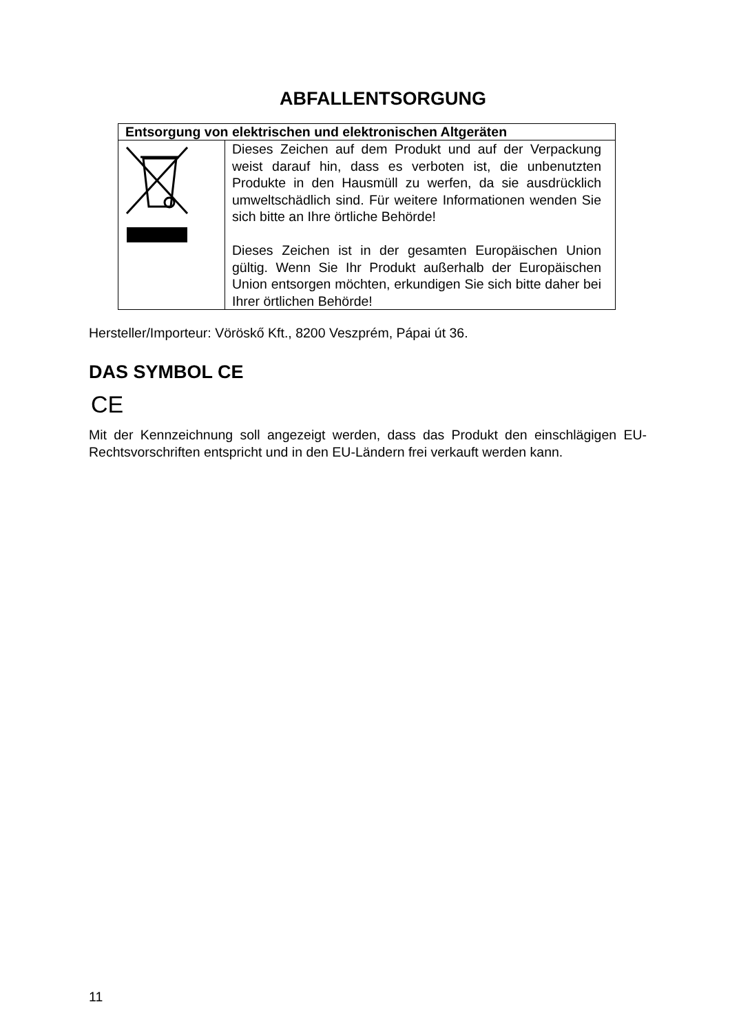ABFALLENTSORGUNG
| Entsorgung von elektrischen und elektronischen Altgeräten | |
| --- | --- |
| | Dieses Zeichen auf dem Produkt und auf der Verpackung weist darauf hin, dass es verboten ist, die unbenutzten Produkte in den Hausmüll zu werfen, da sie ausdrücklich umweltschädlich sind. Für weitere Informationen wenden Sie sich bitte an Ihre örtliche Behörde! Dieses Zeichen ist in der gesamten Europäischen Union gültig. Wenn Sie Ihr Produkt außerhalb der Europäischen Union entsorgen möchten, erkundigen Sie sich bitte daher bei Ihrer örtlichen Behörde! |
Hersteller/Importeur: Vöröskő Kft., 8200 Veszprém, Pápai út 36.
DAS SYMBOL CE
CE
Mit der Kennzeichnung soll angezeigt werden, dass das Produkt den einschlägigen EU-Rechtsvorschriften entspricht und in den EU-Ländern frei verkauft werden kann.
11